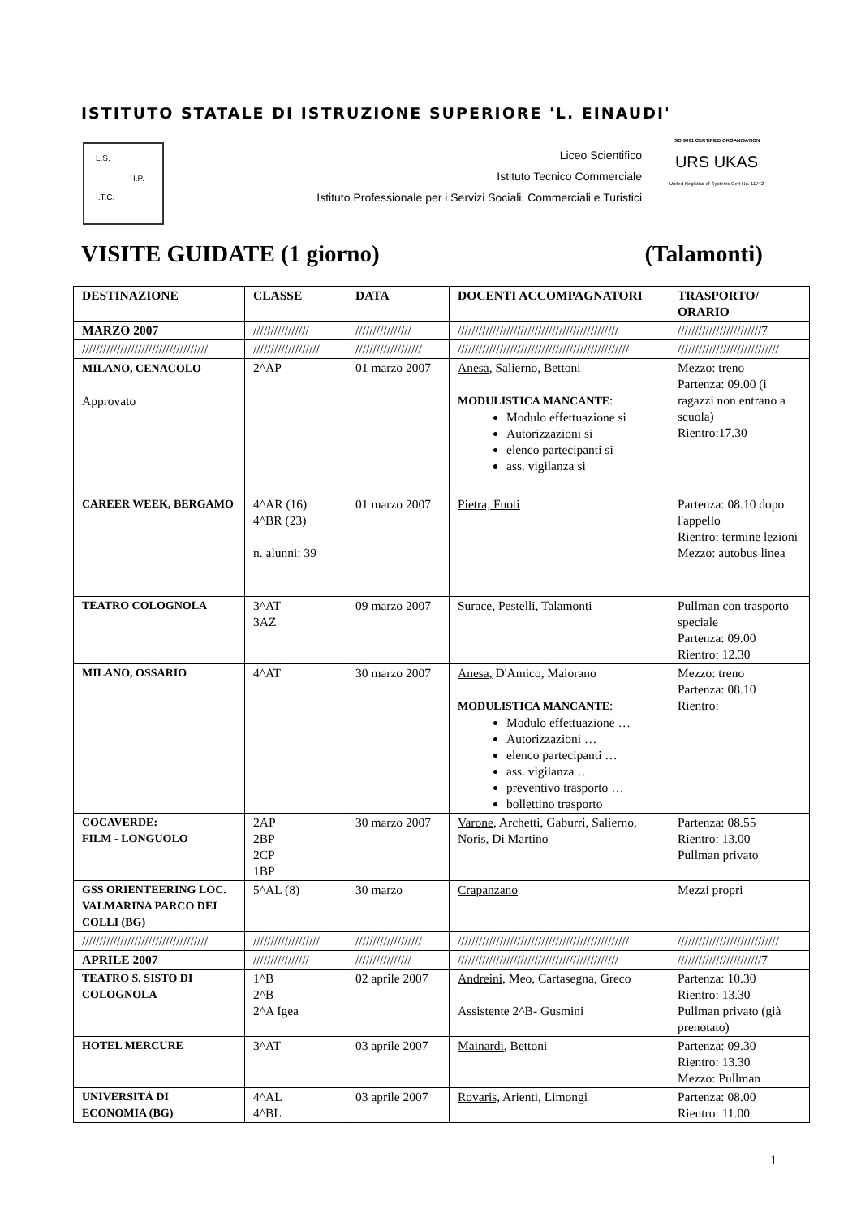ISTITUTO STATALE DI ISTRUZIONE SUPERIORE 'L. EINAUDI'
L.S.
I.P.
I.T.C.
Liceo Scientifico
Istituto Tecnico Commerciale
Istituto Professionale per i Servizi Sociali, Commerciali e Turistici
ISO 9001 CERTIFIED ORGANISATION
URS UKAS
United Registrar of Systems Cert No. 11742
VISITE GUIDATE (1 giorno) (Talamonti)
| DESTINAZIONE | CLASSE | DATA | DOCENTI ACCOMPAGNATORI | TRASPORTO/ ORARIO |
| --- | --- | --- | --- | --- |
| MARZO 2007 | //////////////// | //////////////// | ////////////////////////////////////////////// | ////////////////////////7 |
| //////////////////////////////////// | /////////////////// | /////////////////// | ///////////////////////////////////////////////// | ///////////////////////////// |
| MILANO, CENACOLO Approvato | 2^AP | 01 marzo 2007 | Anesa , Salierno, Bettoni MODULISTICA MANCANTE : Modulo effettuazione si Autorizzazioni si elenco partecipanti si ass. vigilanza si | Mezzo: treno Partenza: 09.00 (i ragazzi non entrano a scuola) Rientro:17.30 |
| CAREER WEEK, BERGAMO | 4^AR (16) 4^BR (23) n. alunni: 39 | 01 marzo 2007 | Pietra, Fuoti | Partenza: 08.10 dopo l'appello Rientro: termine lezioni Mezzo: autobus linea |
| TEATRO COLOGNOLA | 3^AT 3AZ | 09 marzo 2007 | Surace, Pestelli, Talamonti | Pullman con trasporto speciale Partenza: 09.00 Rientro: 12.30 |
| MILANO, OSSARIO | 4^AT | 30 marzo 2007 | Anesa, D'Amico, Maiorano MODULISTICA MANCANTE : Modulo effettuazione … Autorizzazioni … elenco partecipanti … ass. vigilanza … preventivo trasporto … bollettino trasporto | Mezzo: treno Partenza: 08.10 Rientro: |
| COCAVERDE: FILM - LONGUOLO | 2AP 2BP 2CP 1BP | 30 marzo 2007 | Varone, Archetti, Gaburri, Salierno, Noris, Di Martino | Partenza: 08.55 Rientro: 13.00 Pullman privato |
| GSS ORIENTEERING LOC. VALMARINA PARCO DEI COLLI (BG) | 5^AL (8) | 30 marzo | Crapanzano | Mezzi propri |
| //////////////////////////////////// | /////////////////// | /////////////////// | ///////////////////////////////////////////////// | ///////////////////////////// |
| APRILE 2007 | //////////////// | //////////////// | ////////////////////////////////////////////// | ////////////////////////7 |
| TEATRO S. SISTO DI COLOGNOLA | 1^B 2^B 2^A Igea | 02 aprile 2007 | Andreini, Meo, Cartasegna, Greco Assistente 2^B- Gusmini | Partenza: 10.30 Rientro: 13.30 Pullman privato (già prenotato) |
| HOTEL MERCURE | 3^AT | 03 aprile 2007 | Mainardi , Bettoni | Partenza: 09.30 Rientro: 13.30 Mezzo: Pullman |
| UNIVERSITÀ DI ECONOMIA (BG) | 4^AL 4^BL | 03 aprile 2007 | Rovaris, Arienti, Limongi | Partenza: 08.00 Rientro: 11.00 |
1